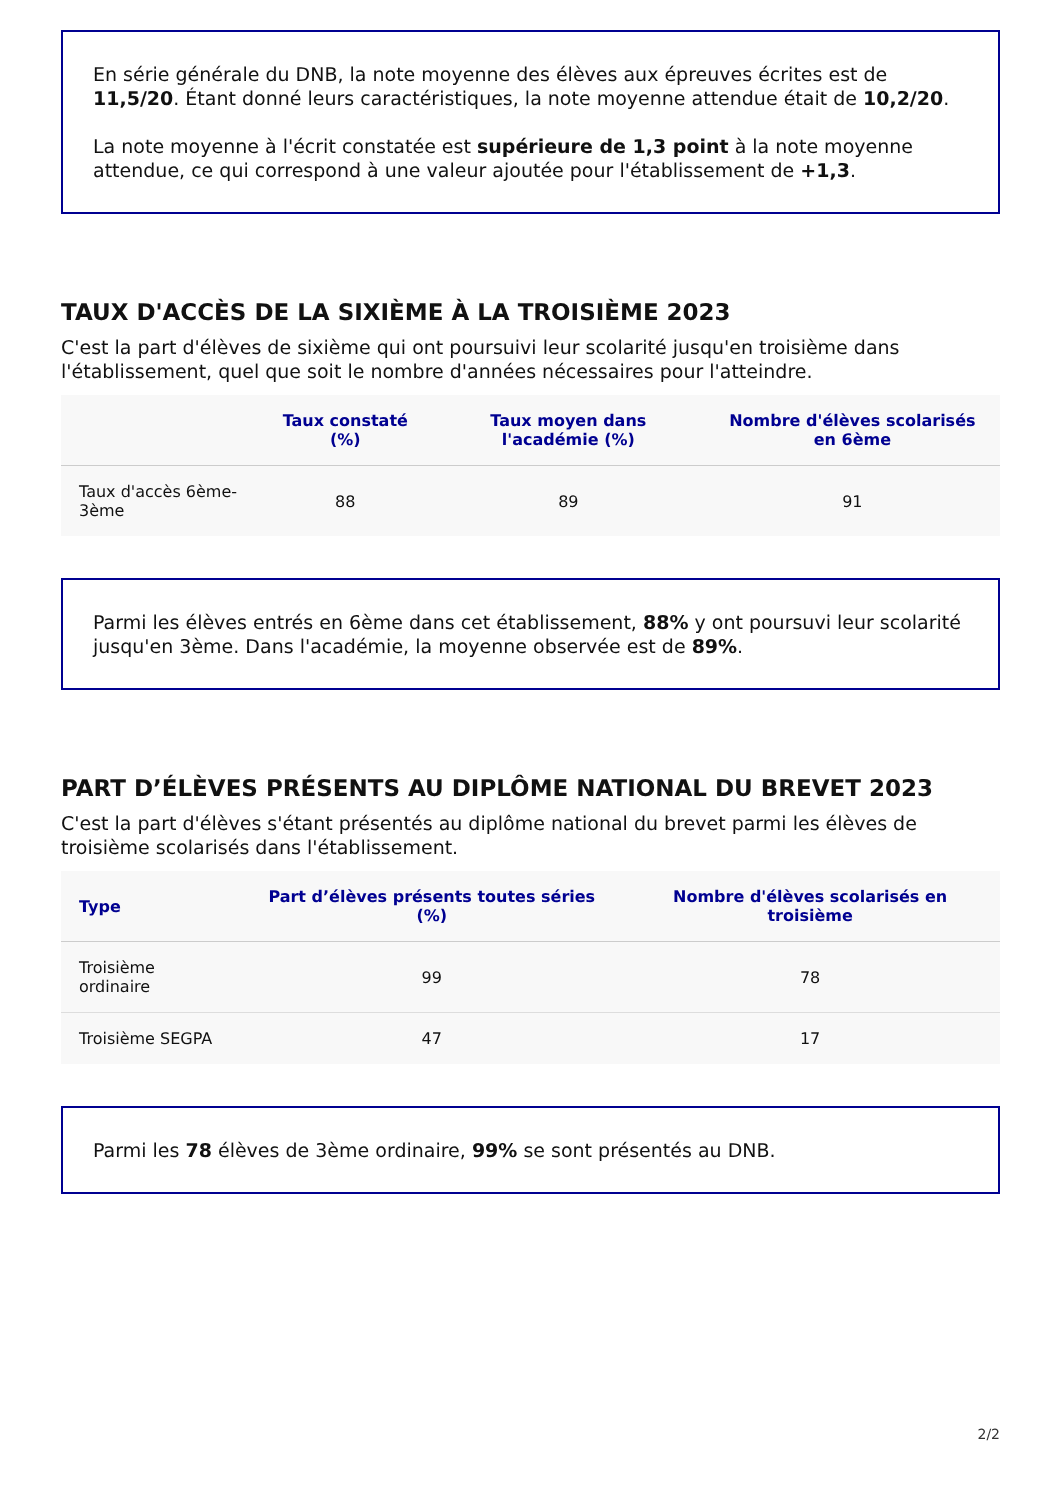En série générale du DNB, la note moyenne des élèves aux épreuves écrites est de 11,5/20. Étant donné leurs caractéristiques, la note moyenne attendue était de 10,2/20.
La note moyenne à l'écrit constatée est supérieure de 1,3 point à la note moyenne attendue, ce qui correspond à une valeur ajoutée pour l'établissement de +1,3.
TAUX D'ACCÈS DE LA SIXIÈME À LA TROISIÈME 2023
C'est la part d'élèves de sixième qui ont poursuivi leur scolarité jusqu'en troisième dans l'établissement, quel que soit le nombre d'années nécessaires pour l'atteindre.
| | Taux constaté (%) | Taux moyen dans l'académie (%) | Nombre d'élèves scolarisés en 6ème |
| --- | --- | --- | --- |
| Taux d'accès 6ème-3ème | 88 | 89 | 91 |
Parmi les élèves entrés en 6ème dans cet établissement, 88% y ont poursuvi leur scolarité jusqu'en 3ème. Dans l'académie, la moyenne observée est de 89%.
PART D’ÉLÈVES PRÉSENTS AU DIPLÔME NATIONAL DU BREVET 2023
C'est la part d'élèves s'étant présentés au diplôme national du brevet parmi les élèves de troisième scolarisés dans l'établissement.
| Type | Part d’élèves présents toutes séries (%) | Nombre d'élèves scolarisés en troisième |
| --- | --- | --- |
| Troisième ordinaire | 99 | 78 |
| Troisième SEGPA | 47 | 17 |
Parmi les 78 élèves de 3ème ordinaire, 99% se sont présentés au DNB.
2/2